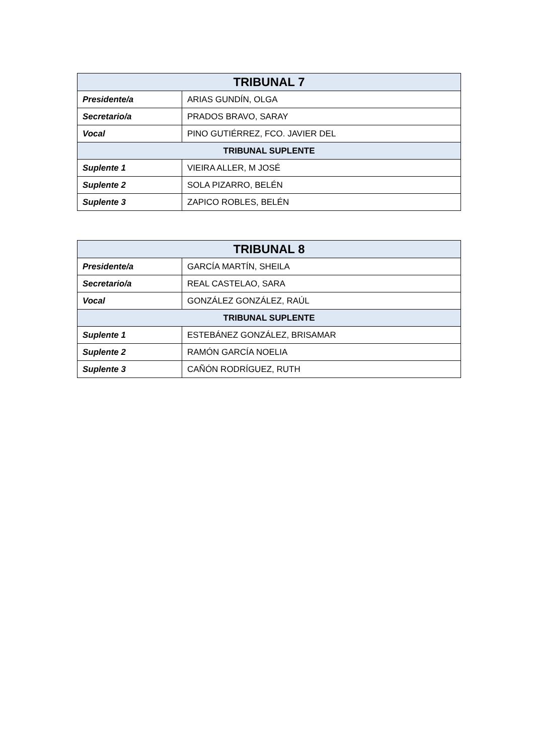| TRIBUNAL 7 | |
| --- | --- |
| Presidente/a | ARIAS GUNDÍN, OLGA |
| Secretario/a | PRADOS BRAVO, SARAY |
| Vocal | PINO GUTIÉRREZ, FCO. JAVIER DEL |
| TRIBUNAL SUPLENTE | |
| Suplente 1 | VIEIRA ALLER, M JOSÉ |
| Suplente 2 | SOLA PIZARRO, BELÉN |
| Suplente 3 | ZAPICO ROBLES, BELÉN |
| TRIBUNAL 8 | |
| --- | --- |
| Presidente/a | GARCÍA MARTÍN, SHEILA |
| Secretario/a | REAL CASTELAO, SARA |
| Vocal | GONZÁLEZ GONZÁLEZ, RAÚL |
| TRIBUNAL SUPLENTE | |
| Suplente 1 | ESTEBÁNEZ GONZÁLEZ, BRISAMAR |
| Suplente 2 | RAMÓN GARCÍA NOELIA |
| Suplente 3 | CAÑÓN RODRÍGUEZ, RUTH |